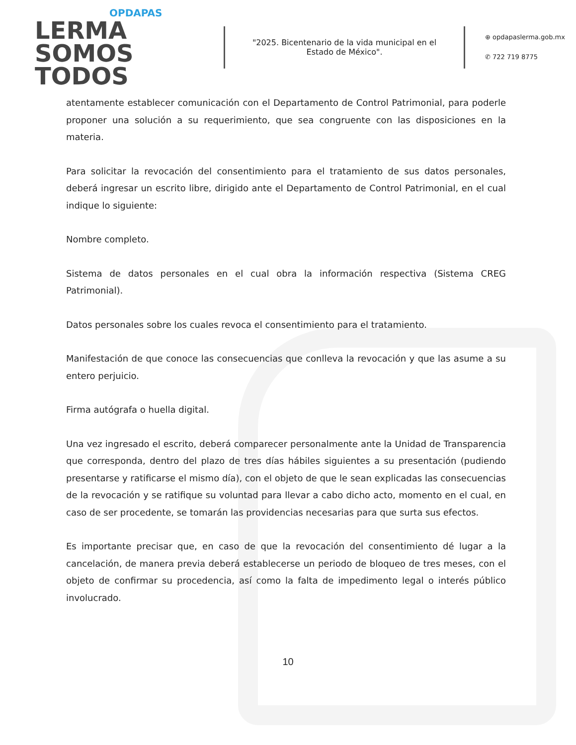OPDAPAS
LERMA SOMOS TODOS
"2025. Bicentenario de la vida municipal en el Estado de México".
⊕ opdapaslerma.gob.mx
✆ 722 719 8775
atentamente establecer comunicación con el Departamento de Control Patrimonial, para poderle proponer una solución a su requerimiento, que sea congruente con las disposiciones en la materia.
Para solicitar la revocación del consentimiento para el tratamiento de sus datos personales, deberá ingresar un escrito libre, dirigido ante el Departamento de Control Patrimonial, en el cual indique lo siguiente:
Nombre completo.
Sistema de datos personales en el cual obra la información respectiva (Sistema CREG Patrimonial).
Datos personales sobre los cuales revoca el consentimiento para el tratamiento.
Manifestación de que conoce las consecuencias que conlleva la revocación y que las asume a su entero perjuicio.
Firma autógrafa o huella digital.
Una vez ingresado el escrito, deberá comparecer personalmente ante la Unidad de Transparencia que corresponda, dentro del plazo de tres días hábiles siguientes a su presentación (pudiendo presentarse y ratificarse el mismo día), con el objeto de que le sean explicadas las consecuencias de la revocación y se ratifique su voluntad para llevar a cabo dicho acto, momento en el cual, en caso de ser procedente, se tomarán las providencias necesarias para que surta sus efectos.
Es importante precisar que, en caso de que la revocación del consentimiento dé lugar a la cancelación, de manera previa deberá establecerse un periodo de bloqueo de tres meses, con el objeto de confirmar su procedencia, así como la falta de impedimento legal o interés público involucrado.
10